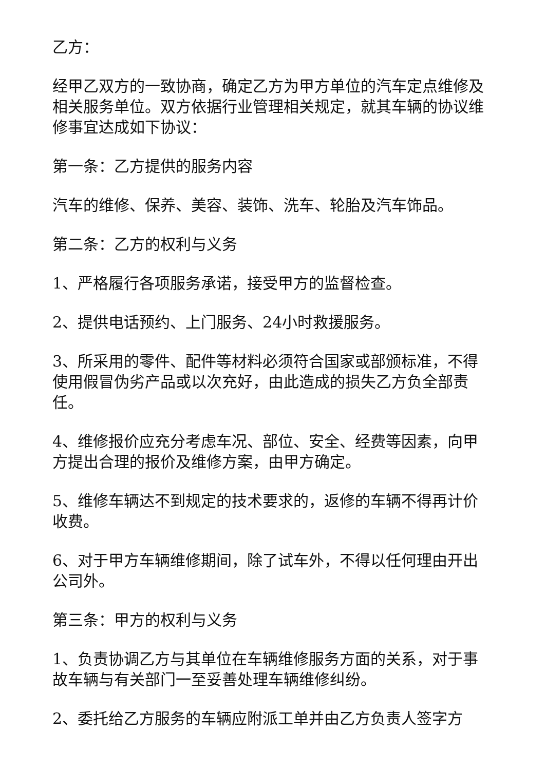乙方：
经甲乙双方的一致协商，确定乙方为甲方单位的汽车定点维修及相关服务单位。双方依据行业管理相关规定，就其车辆的协议维修事宜达成如下协议：
第一条：乙方提供的服务内容
汽车的维修、保养、美容、装饰、洗车、轮胎及汽车饰品。
第二条：乙方的权利与义务
1、严格履行各项服务承诺，接受甲方的监督检查。
2、提供电话预约、上门服务、24小时救援服务。
3、所采用的零件、配件等材料必须符合国家或部颁标准，不得使用假冒伪劣产品或以次充好，由此造成的损失乙方负全部责任。
4、维修报价应充分考虑车况、部位、安全、经费等因素，向甲方提出合理的报价及维修方案，由甲方确定。
5、维修车辆达不到规定的技术要求的，返修的车辆不得再计价收费。
6、对于甲方车辆维修期间，除了试车外，不得以任何理由开出公司外。
第三条：甲方的权利与义务
1、负责协调乙方与其单位在车辆维修服务方面的关系，对于事故车辆与有关部门一至妥善处理车辆维修纠纷。
2、委托给乙方服务的车辆应附派工单并由乙方负责人签字方